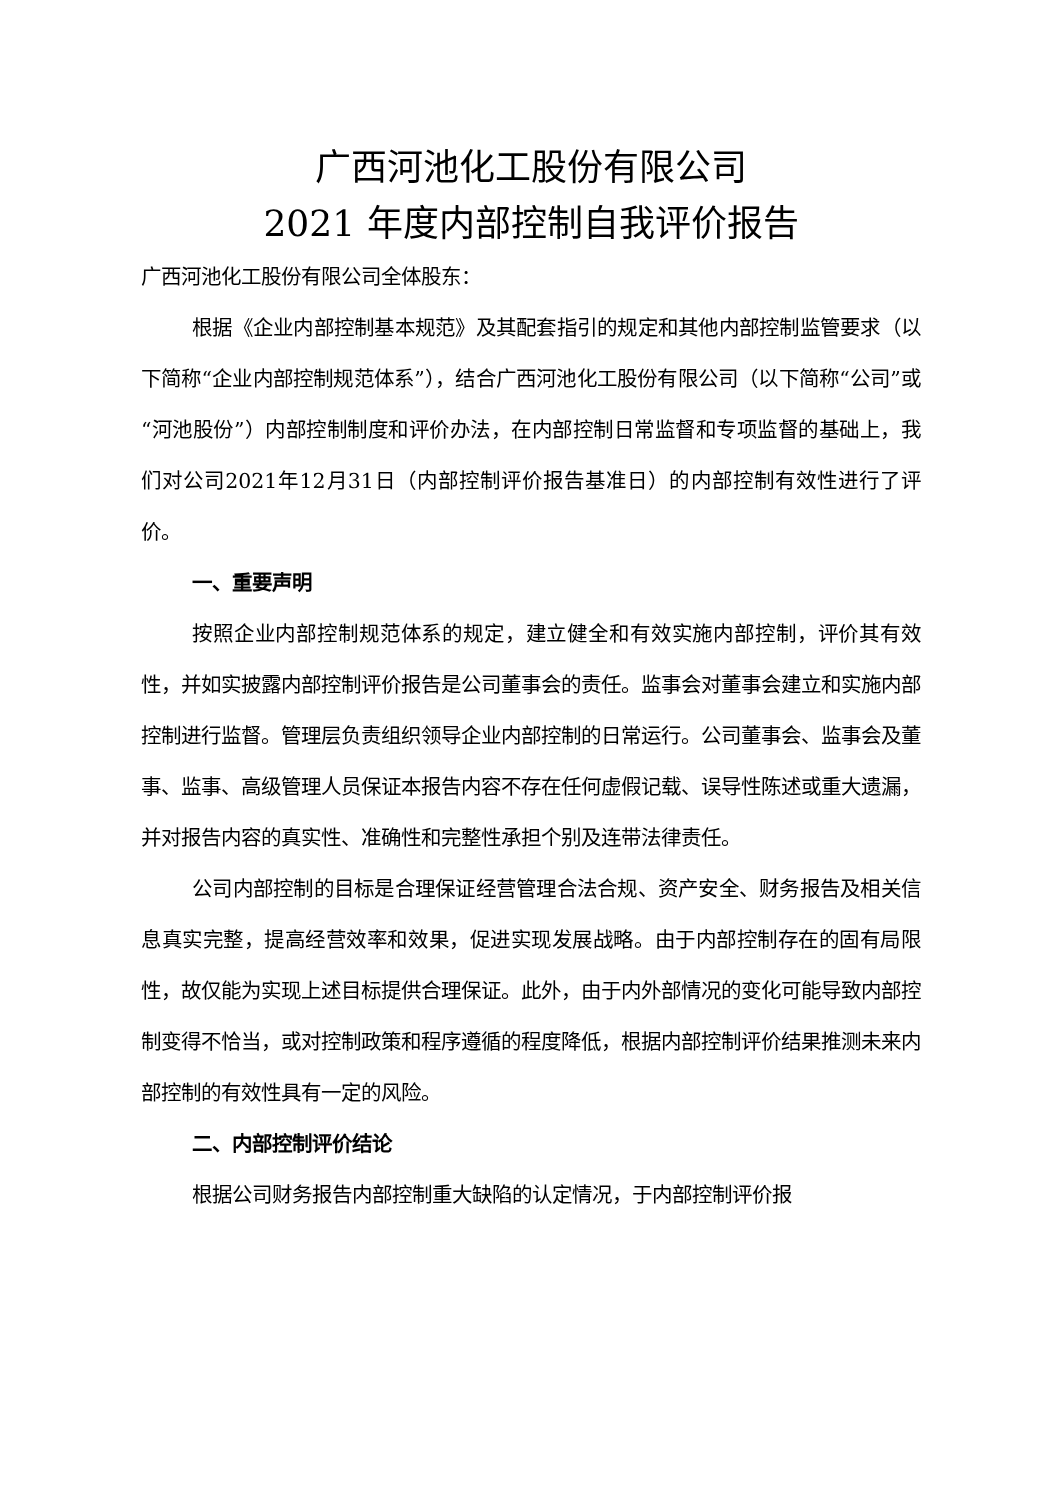广西河池化工股份有限公司
2021 年度内部控制自我评价报告
广西河池化工股份有限公司全体股东：
根据《企业内部控制基本规范》及其配套指引的规定和其他内部控制监管要求（以下简称“企业内部控制规范体系”），结合广西河池化工股份有限公司（以下简称“公司”或“河池股份”）内部控制制度和评价办法，在内部控制日常监督和专项监督的基础上，我们对公司2021年12月31日（内部控制评价报告基准日）的内部控制有效性进行了评价。
一、重要声明
按照企业内部控制规范体系的规定，建立健全和有效实施内部控制，评价其有效性，并如实披露内部控制评价报告是公司董事会的责任。监事会对董事会建立和实施内部控制进行监督。管理层负责组织领导企业内部控制的日常运行。公司董事会、监事会及董事、监事、高级管理人员保证本报告内容不存在任何虚假记载、误导性陈述或重大遗漏，并对报告内容的真实性、准确性和完整性承担个别及连带法律责任。
公司内部控制的目标是合理保证经营管理合法合规、资产安全、财务报告及相关信息真实完整，提高经营效率和效果，促进实现发展战略。由于内部控制存在的固有局限性，故仅能为实现上述目标提供合理保证。此外，由于内外部情况的变化可能导致内部控制变得不恰当，或对控制政策和程序遵循的程度降低，根据内部控制评价结果推测未来内部控制的有效性具有一定的风险。
二、内部控制评价结论
根据公司财务报告内部控制重大缺陷的认定情况，于内部控制评价报